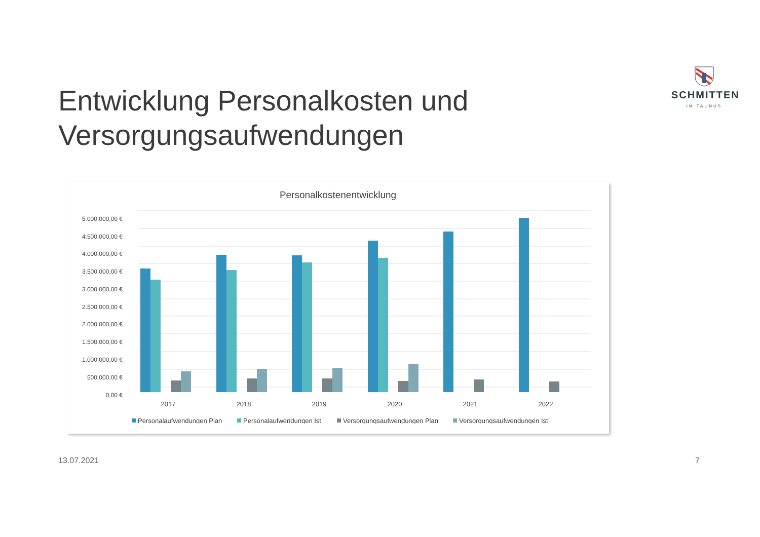SCHMITTEN
IM TAUNUS
Entwicklung Personalkosten und
Versorgungsaufwendungen
Personalkostenentwicklung
5.000.000,00 €
4.500.000,00 €
4.000.000,00 €
3.500.000,00 €
3.000.000,00 €
2.500.000,00 €
2.000.000,00 €
1.500.000,00 €
1.000.000,00 €
500.000,00 €
0,00 €
2017
2018
2019
2020
2021
2022
Personalaufwendungen Plan
Personalaufwendungen Ist
Versorgungsaufwendungen Plan
Versorgungsaufwendungen Ist
13.07.2021 7